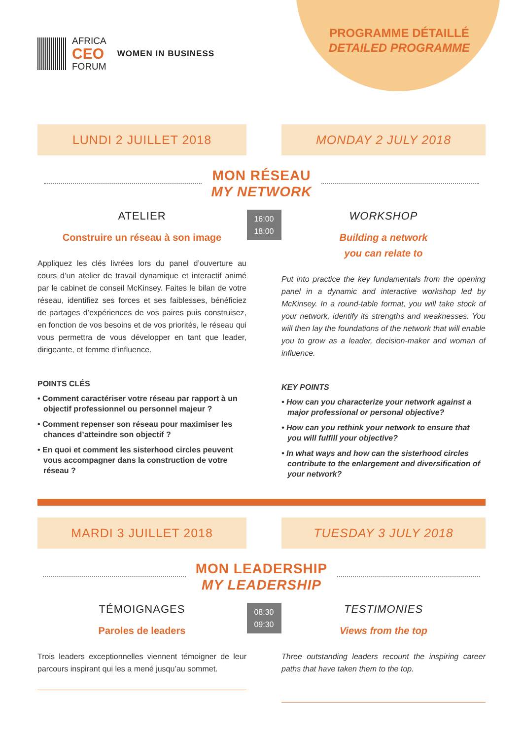PROGRAMME DÉTAILLÉ
DETAILED PROGRAMME
AFRICA
CEO
FORUM
WOMEN IN BUSINESS
LUNDI 2 JUILLET 2018 MONDAY 2 JULY 2018
MON RÉSEAU
MY NETWORK
ATELIER
Construire un réseau à son image
Appliquez les clés livrées lors du panel d’ouverture au cours d’un atelier de travail dynamique et interactif animé par le cabinet de conseil McKinsey. Faites le bilan de votre réseau, identifiez ses forces et ses faiblesses, bénéficiez de partages d’expériences de vos paires puis construisez, en fonction de vos besoins et de vos priorités, le réseau qui vous permettra de vous développer en tant que leader, dirigeante, et femme d’influence.
POINTS CLÉS
• Comment caractériser votre réseau par rapport à un objectif professionnel ou personnel majeur ?
• Comment repenser son réseau pour maximiser les chances d’atteindre son objectif ?
• En quoi et comment les sisterhood circles peuvent vous accompagner dans la construction de votre réseau ?
16:00
18:00
WORKSHOP
Building a network
you can relate to
Put into practice the key fundamentals from the opening panel in a dynamic and interactive workshop led by McKinsey. In a round-table format, you will take stock of your network, identify its strengths and weaknesses. You will then lay the foundations of the network that will enable you to grow as a leader, decision-maker and woman of influence.
KEY POINTS
• How can you characterize your network against a major professional or personal objective?
• How can you rethink your network to ensure that you will fulfill your objective?
• In what ways and how can the sisterhood circles contribute to the enlargement and diversification of your network?
MARDI 3 JUILLET 2018 TUESDAY 3 JULY 2018
MON LEADERSHIP
MY LEADERSHIP
TÉMOIGNAGES
Paroles de leaders
Trois leaders exceptionnelles viennent témoigner de leur parcours inspirant qui les a mené jusqu’au sommet.
08:30
09:30
TESTIMONIES
Views from the top
Three outstanding leaders recount the inspiring career paths that have taken them to the top.